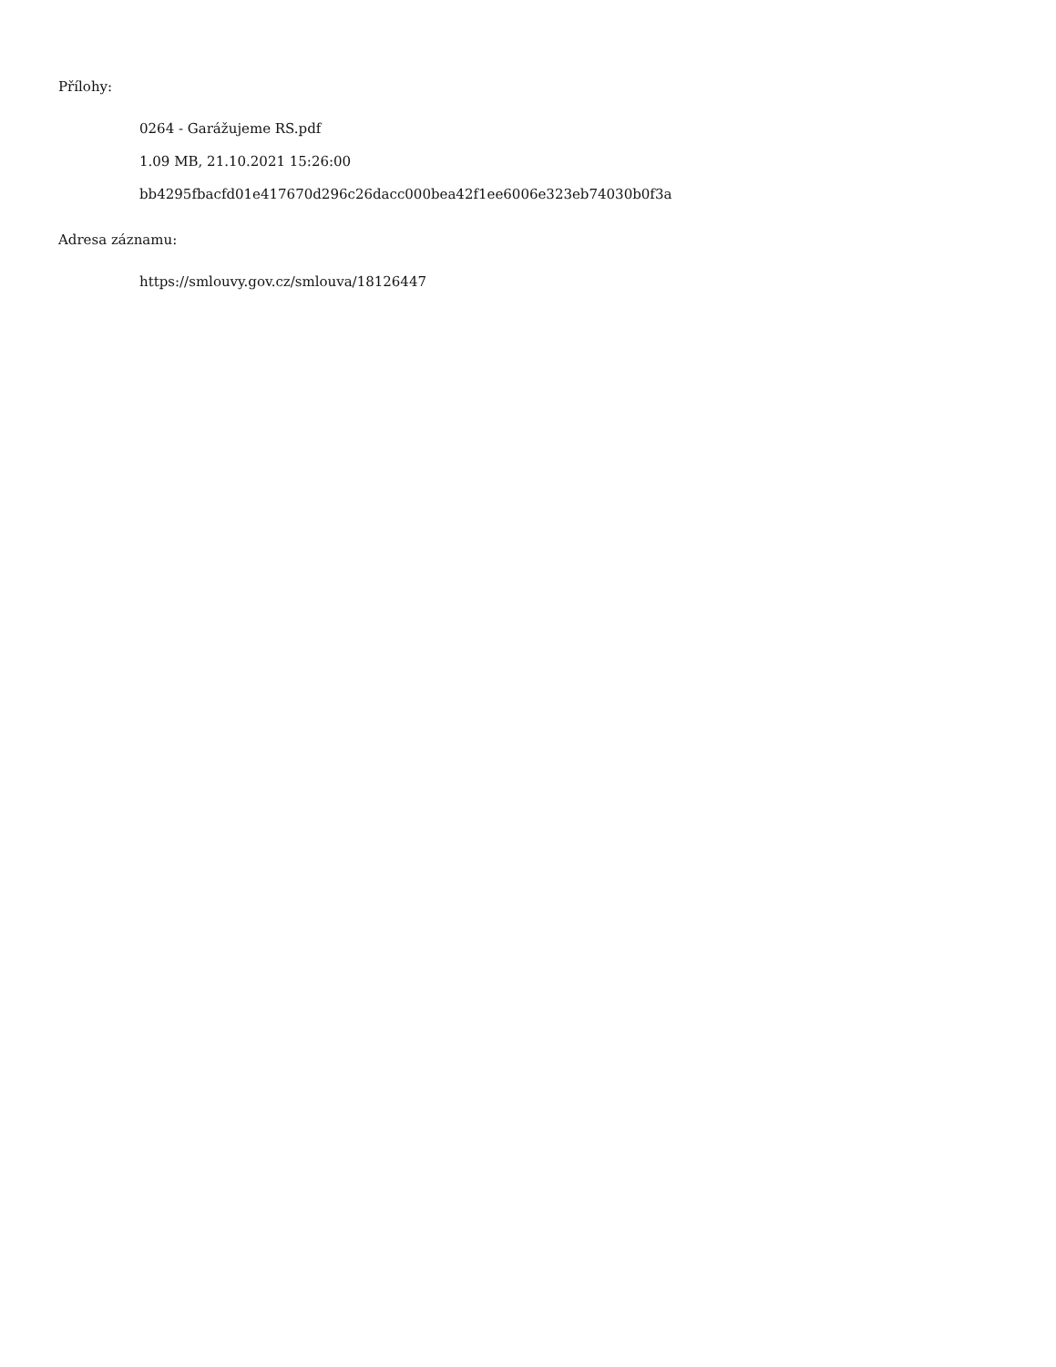Přílohy:
0264 - Garážujeme RS.pdf
1.09 MB, 21.10.2021 15:26:00
bb4295fbacfd01e417670d296c26dacc000bea42f1ee6006e323eb74030b0f3a
Adresa záznamu:
https://smlouvy.gov.cz/smlouva/18126447